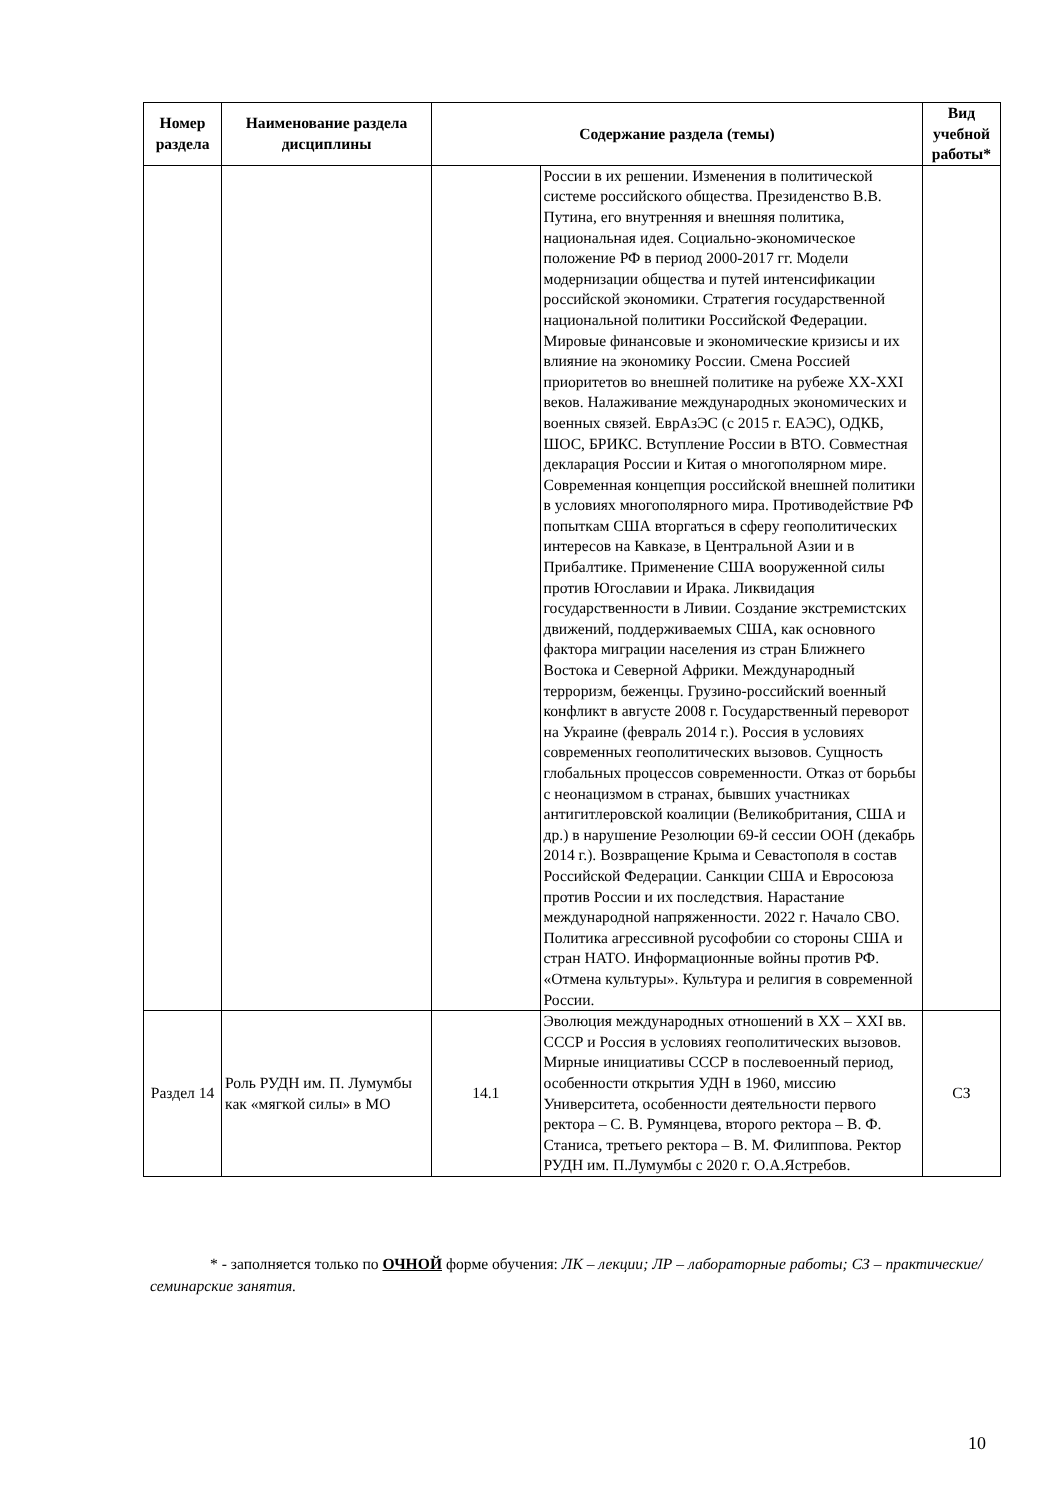| Номер раздела | Наименование раздела дисциплины | Содержание раздела (темы) | | Вид учебной работы* |
| --- | --- | --- | --- | --- |
| | | | России в их решении. Изменения в политической системе российского общества. Президенство В.В. Путина, его внутренняя и внешняя политика, национальная идея. Социально-экономическое положение РФ в период 2000-2017 гг. Модели модернизации общества и путей интенсификации российской экономики. Стратегия государственной национальной политики Российской Федерации. Мировые финансовые и экономические кризисы и их влияние на экономику России. Смена Россией приоритетов во внешней политике на рубеже XX-XXI веков. Налаживание международных экономических и военных связей. ЕврАзЭС (с 2015 г. ЕАЭС), ОДКБ, ШОС, БРИКС. Вступление России в ВТО. Совместная декларация России и Китая о многополярном мире. Современная концепция российской внешней политики в условиях многополярного мира. Противодействие РФ попыткам США вторгаться в сферу геополитических интересов на Кавказе, в Центральной Азии и в Прибалтике. Применение США вооруженной силы против Югославии и Ирака. Ликвидация государственности в Ливии. Создание экстремистских движений, поддерживаемых США, как основного фактора миграции населения из стран Ближнего Востока и Северной Африки. Международный терроризм, беженцы. Грузино-российский военный конфликт в августе 2008 г. Государственный переворот на Украине (февраль 2014 г.). Россия в условиях современных геополитических вызовов. Сущность глобальных процессов современности. Отказ от борьбы с неонацизмом в странах, бывших участниках антигитлеровской коалиции (Великобритания, США и др.) в нарушение Резолюции 69-й сессии ООН (декабрь 2014 г.). Возвращение Крыма и Севастополя в состав Российской Федерации. Санкции США и Евросоюза против России и их последствия. Нарастание международной напряженности. 2022 г. Начало СВО. Политика агрессивной русофобии со стороны США и стран НАТО. Информационные войны против РФ. «Отмена культуры». Культура и религия в современной России. | |
| Раздел 14 | Роль РУДН им. П. Лумумбы как «мягкой силы» в МО | 14.1 | Эволюция международных отношений в XX – XXI вв. СССР и Россия в условиях геополитических вызовов. Мирные инициативы СССР в послевоенный период, особенности открытия УДН в 1960, миссию Университета, особенности деятельности первого ректора – С. В. Румянцева, второго ректора – В. Ф. Станиса, третьего ректора – В. М. Филиппова. Ректор РУДН им. П.Лумумбы с 2020 г. О.А.Ястребов. | СЗ |
* - заполняется только по ОЧНОЙ форме обучения: ЛК – лекции; ЛР – лабораторные работы; СЗ – практические/семинарские занятия.
10